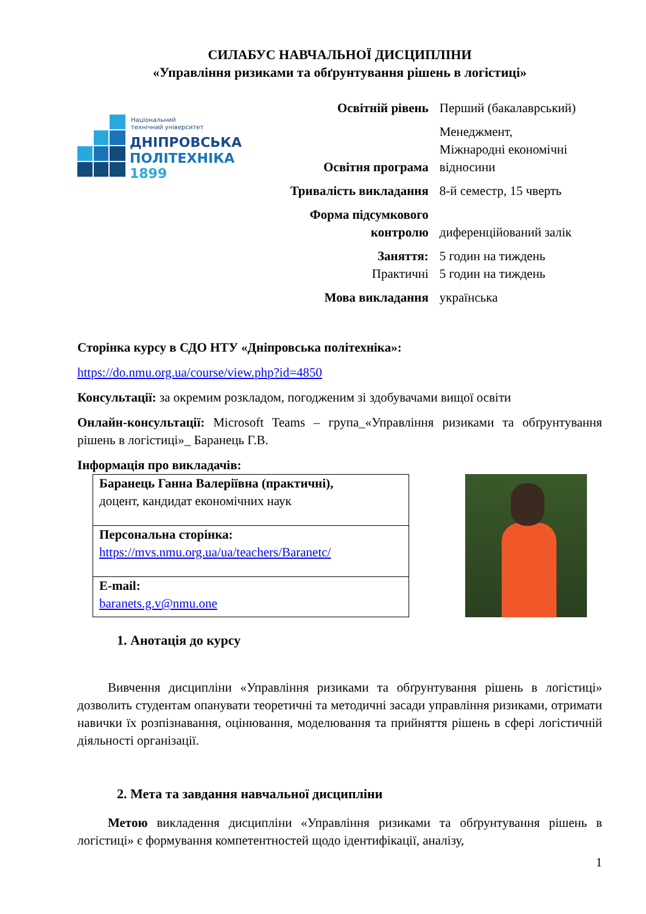СИЛАБУС НАВЧАЛЬНОЇ ДИСЦИПЛІНИ
«Управління ризиками та обґрунтування рішень в логістиці»
Національний
технічний університет
ДНІПРОВСЬКА
ПОЛІТЕХНІКА
1899
| Освітній рівень | Перший (бакалаврський) |
| Освітня програма | Менеджмент, Міжнародні економічні відносини |
| Тривалість викладання | 8-й семестр, 15 чверть |
| Форма підсумкового контролю | диференційований залік |
| Заняття: Практичні | 5 годин на тиждень 5 годин на тиждень |
| Мова викладання | українська |
Сторінка курсу в СДО НТУ «Дніпровська політехніка»:
https://do.nmu.org.ua/course/view.php?id=4850
Консультації: за окремим розкладом, погодженим зі здобувачами вищої освіти
Онлайн-консультації: Microsoft Teams – група_«Управління ризиками та обґрунтування рішень в логістиці»_ Баранець Г.В.
Інформація про викладачів:
| Баранець Ганна Валеріївна (практичні), доцент, кандидат економічних наук |
| Персональна сторінка: https://mvs.nmu.org.ua/ua/teachers/Baranetc/ |
| E-mail: baranets.g.v@nmu.one |
1. Анотація до курсу
Вивчення дисципліни «Управління ризиками та обґрунтування рішень в логістиці» дозволить студентам опанувати теоретичні та методичні засади управління ризиками, отримати навички їх розпізнавання, оцінювання, моделювання та прийняття рішень в сфері логістичній діяльності організації.
2. Мета та завдання навчальної дисципліни
Метою викладення дисципліни «Управління ризиками та обґрунтування рішень в логістиці» є формування компетентностей щодо ідентифікації, аналізу,
1